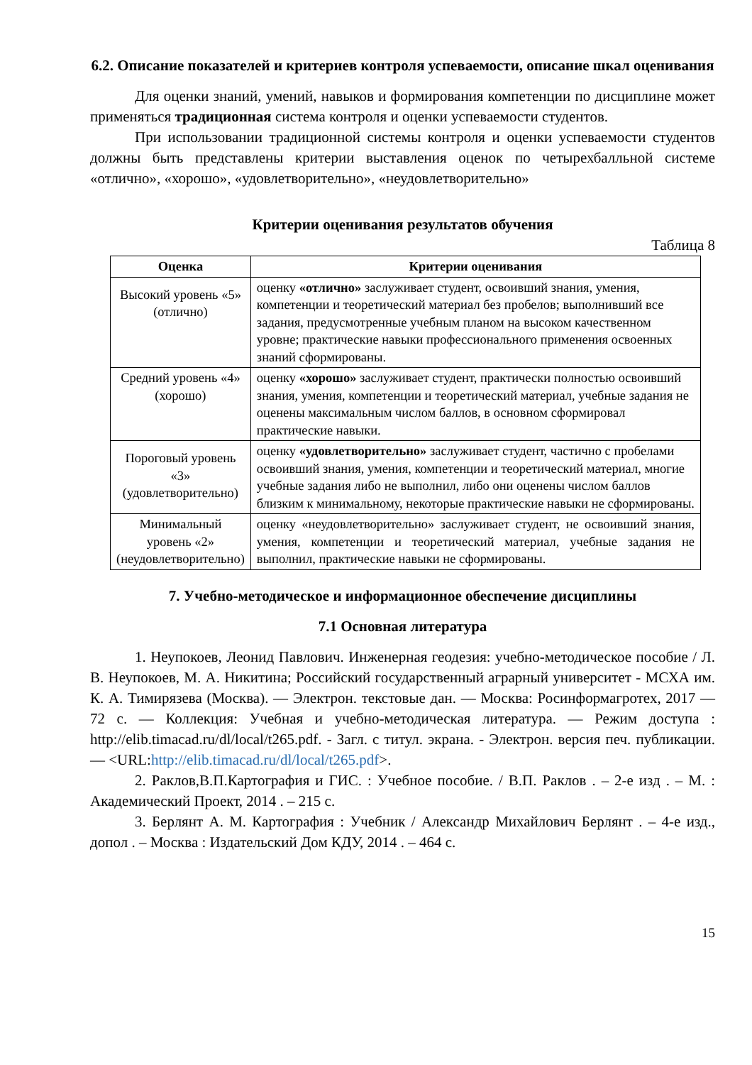6.2. Описание показателей и критериев контроля успеваемости, описание шкал оценивания
Для оценки знаний, умений, навыков и формирования компетенции по дисциплине может применяться традиционная система контроля и оценки успеваемости студентов.
При использовании традиционной системы контроля и оценки успеваемости студентов должны быть представлены критерии выставления оценок по четырехбалльной системе «отлично», «хорошо», «удовлетворительно», «неудовлетворительно»
Критерии оценивания результатов обучения
Таблица 8
| Оценка | Критерии оценивания |
| --- | --- |
| Высокий уровень «5» (отлично) | оценку «отлично» заслуживает студент, освоивший знания, умения, компетенции и теоретический материал без пробелов; выполнивший все задания, предусмотренные учебным планом на высоком качественном уровне; практические навыки профессионального применения освоенных знаний сформированы. |
| Средний уровень «4» (хорошо) | оценку «хорошо» заслуживает студент, практически полностью освоивший знания, умения, компетенции и теоретический материал, учебные задания не оценены максимальным числом баллов, в основном сформировал практические навыки. |
| Пороговый уровень «3» (удовлетворительно) | оценку «удовлетворительно» заслуживает студент, частично с пробелами освоивший знания, умения, компетенции и теоретический материал, многие учебные задания либо не выполнил, либо они оценены числом баллов близким к минимальному, некоторые практические навыки не сформированы. |
| Минимальный уровень «2» (неудовлетворительно) | оценку «неудовлетворительно» заслуживает студент, не освоивший знания, умения, компетенции и теоретический материал, учебные задания не выполнил, практические навыки не сформированы. |
7. Учебно-методическое и информационное обеспечение дисциплины
7.1 Основная литература
1. Неупокоев, Леонид Павлович. Инженерная геодезия: учебно-методическое пособие / Л. В. Неупокоев, М. А. Никитина; Российский государственный аграрный университет - МСХА им. К. А. Тимирязева (Москва). — Электрон. текстовые дан. — Москва: Росинформагротех, 2017 — 72 с. — Коллекция: Учебная и учебно-методическая литература. — Режим доступа : http://elib.timacad.ru/dl/local/t265.pdf. - Загл. с титул. экрана. - Электрон. версия печ. публикации. — <URL:http://elib.timacad.ru/dl/local/t265.pdf>.
2. Раклов,В.П.Картография и ГИС. : Учебное пособие. / В.П. Раклов . – 2-е изд . – М. : Академический Проект, 2014 . – 215 с.
3. Берлянт А. М. Картография : Учебник / Александр Михайлович Берлянт . – 4-е изд., допол . – Москва : Издательский Дом КДУ, 2014 . – 464 с.
15